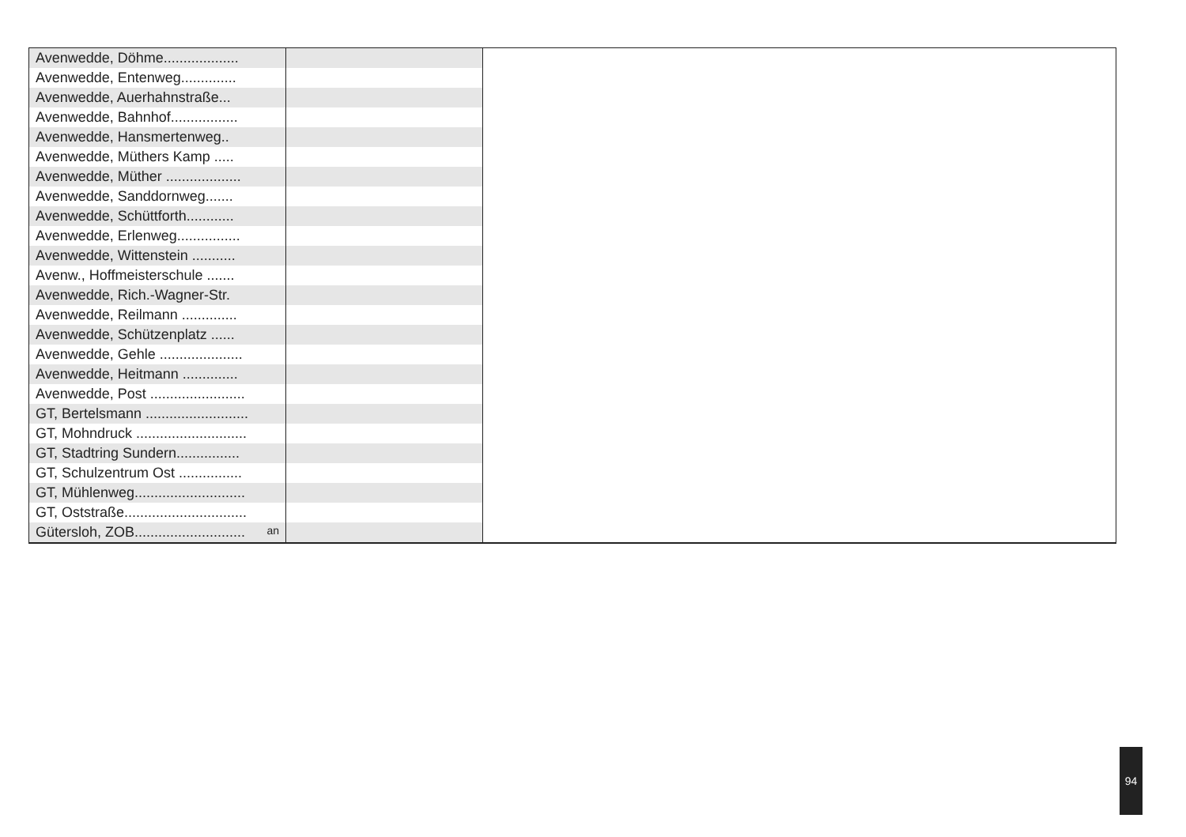| Avenwedde, Döhme................... | | |
| Avenwedde, Entenweg.............. | | |
| Avenwedde, Auerhahnstraße... | | |
| Avenwedde, Bahnhof................. | | |
| Avenwedde, Hansmertenweg.. | | |
| Avenwedde, Müthers Kamp ..... | | |
| Avenwedde, Müther ................... | | |
| Avenwedde, Sanddornweg....... | | |
| Avenwedde, Schüttforth............ | | |
| Avenwedde, Erlenweg................ | | |
| Avenwedde, Wittenstein ........... | | |
| Avenw., Hoffmeisterschule ....... | | |
| Avenwedde, Rich.-Wagner-Str. | | |
| Avenwedde, Reilmann .............. | | |
| Avenwedde, Schützenplatz ...... | | |
| Avenwedde, Gehle ..................... | | |
| Avenwedde, Heitmann .............. | | |
| Avenwedde, Post ........................ | | |
| GT, Bertelsmann .......................... | | |
| GT, Mohndruck ............................ | | |
| GT, Stadtring Sundern................ | | |
| GT, Schulzentrum Ost ................ | | |
| GT, Mühlenweg............................ | | |
| GT, Oststraße............................... | | |
| Gütersloh, ZOB............................ an | | |
94